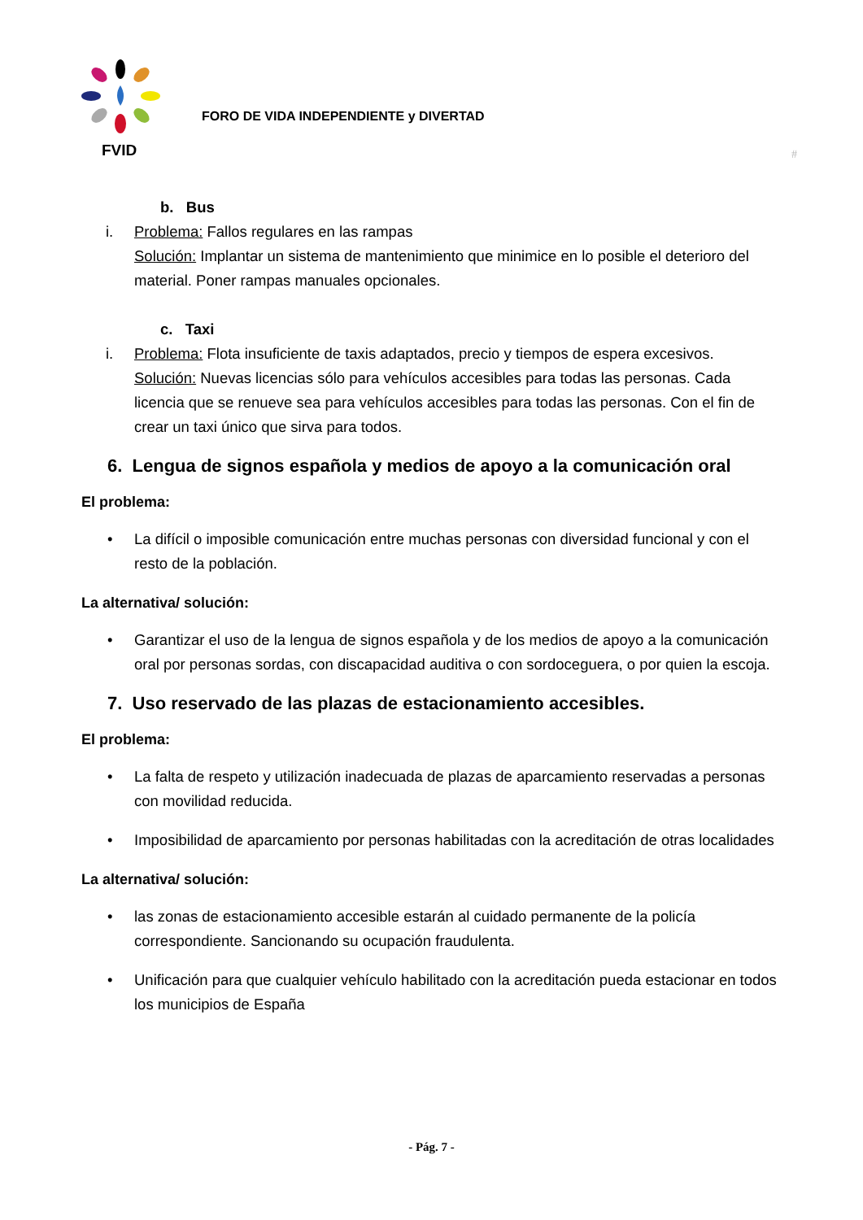FVID
FORO DE VIDA INDEPENDIENTE y DIVERTAD
#
b. Bus
i. Problema: Fallos regulares en las rampas
Solución: Implantar un sistema de mantenimiento que minimice en lo posible el deterioro del material. Poner rampas manuales opcionales.
c. Taxi
i. Problema: Flota insuficiente de taxis adaptados, precio y tiempos de espera excesivos.
Solución: Nuevas licencias sólo para vehículos accesibles para todas las personas. Cada licencia que se renueve sea para vehículos accesibles para todas las personas. Con el fin de crear un taxi único que sirva para todos.
6. Lengua de signos española y medios de apoyo a la comunicación oral
El problema:
• La difícil o imposible comunicación entre muchas personas con diversidad funcional y con el resto de la población.
La alternativa/ solución:
• Garantizar el uso de la lengua de signos española y de los medios de apoyo a la comunicación oral por personas sordas, con discapacidad auditiva o con sordoceguera, o por quien la escoja.
7. Uso reservado de las plazas de estacionamiento accesibles.
El problema:
• La falta de respeto y utilización inadecuada de plazas de aparcamiento reservadas a personas con movilidad reducida.
• Imposibilidad de aparcamiento por personas habilitadas con la acreditación de otras localidades
La alternativa/ solución:
• las zonas de estacionamiento accesible estarán al cuidado permanente de la policía correspondiente. Sancionando su ocupación fraudulenta.
• Unificación para que cualquier vehículo habilitado con la acreditación pueda estacionar en todos los municipios de España
- Pág. 7 -